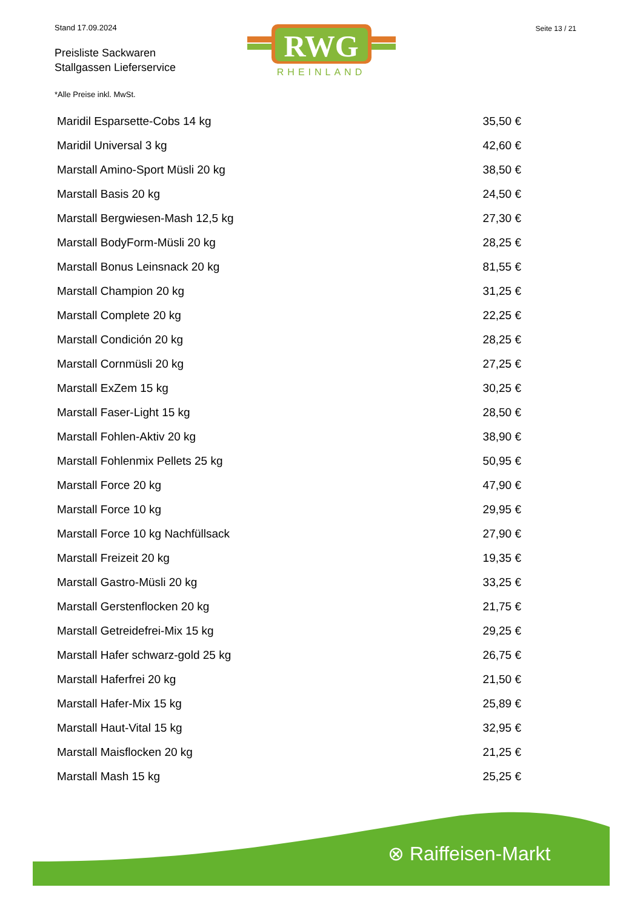Stand 17.09.2024
Preisliste Sackwaren
Stallgassen Lieferservice
RWG
RHEINLAND
Seite 13 / 21
*Alle Preise inkl. MwSt.
| Maridil Esparsette-Cobs 14 kg | 35,50 € |
| Maridil Universal 3 kg | 42,60 € |
| Marstall Amino-Sport Müsli 20 kg | 38,50 € |
| Marstall Basis 20 kg | 24,50 € |
| Marstall Bergwiesen-Mash 12,5 kg | 27,30 € |
| Marstall BodyForm-Müsli 20 kg | 28,25 € |
| Marstall Bonus Leinsnack 20 kg | 81,55 € |
| Marstall Champion 20 kg | 31,25 € |
| Marstall Complete 20 kg | 22,25 € |
| Marstall Condición 20 kg | 28,25 € |
| Marstall Cornmüsli 20 kg | 27,25 € |
| Marstall ExZem 15 kg | 30,25 € |
| Marstall Faser-Light 15 kg | 28,50 € |
| Marstall Fohlen-Aktiv 20 kg | 38,90 € |
| Marstall Fohlenmix Pellets 25 kg | 50,95 € |
| Marstall Force 20 kg | 47,90 € |
| Marstall Force 10 kg | 29,95 € |
| Marstall Force 10 kg Nachfüllsack | 27,90 € |
| Marstall Freizeit 20 kg | 19,35 € |
| Marstall Gastro-Müsli 20 kg | 33,25 € |
| Marstall Gerstenflocken 20 kg | 21,75 € |
| Marstall Getreidefrei-Mix 15 kg | 29,25 € |
| Marstall Hafer schwarz-gold 25 kg | 26,75 € |
| Marstall Haferfrei 20 kg | 21,50 € |
| Marstall Hafer-Mix 15 kg | 25,89 € |
| Marstall Haut-Vital 15 kg | 32,95 € |
| Marstall Maisflocken 20 kg | 21,25 € |
| Marstall Mash 15 kg | 25,25 € |
⊗ Raiffeisen-Markt